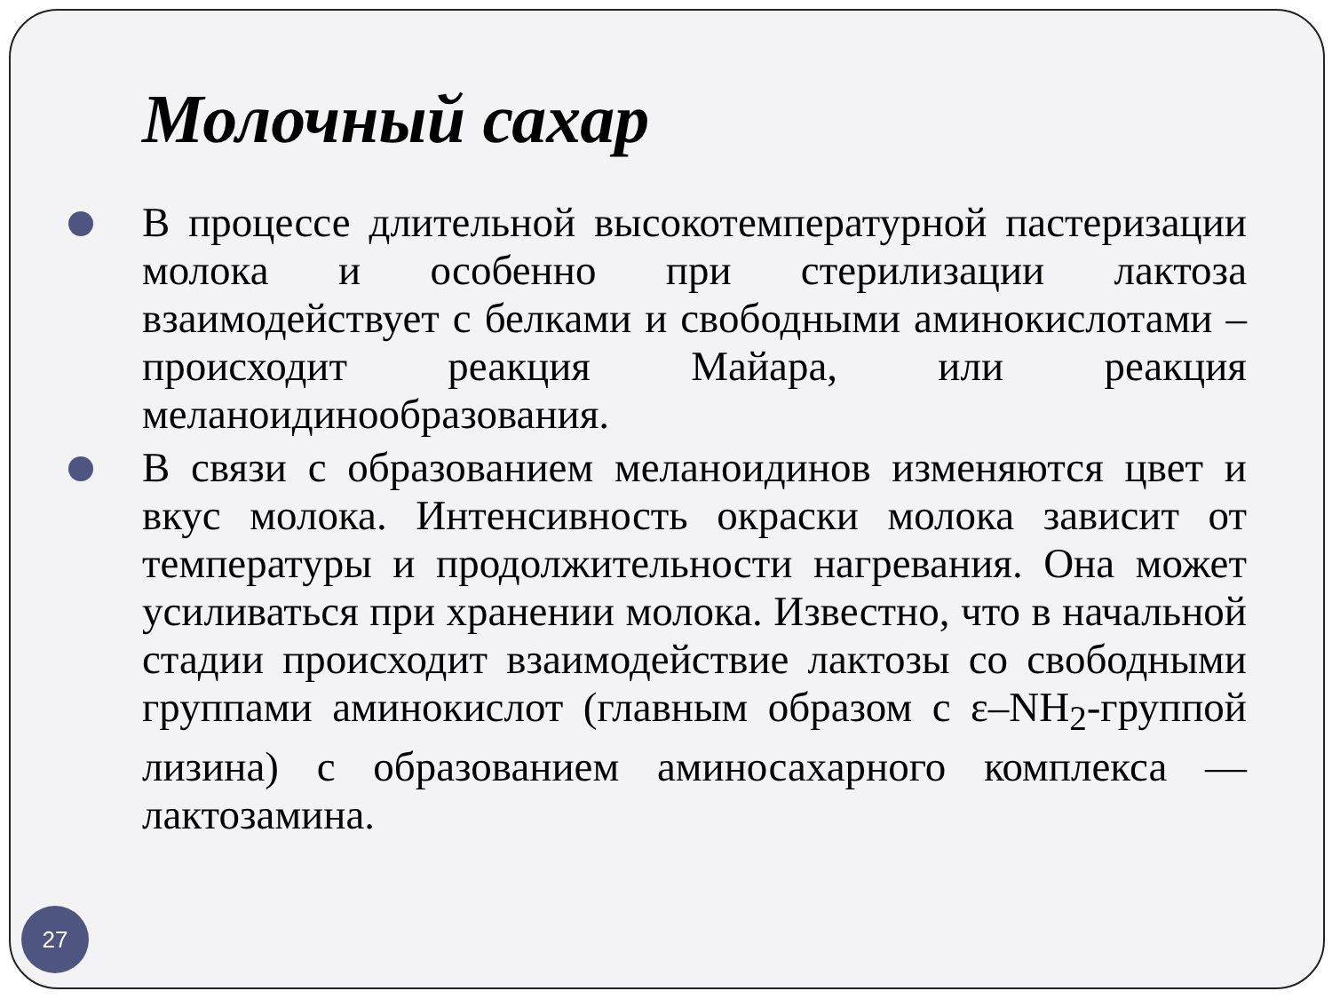Молочный сахар
В процессе длительной высокотемпературной пастеризации молока и особенно при стерилизации лактоза взаимодействует с белками и свободными аминокислотами – происходит реакция Майара, или реакция меланоидинообразования.
В связи с образованием меланоидинов изменяются цвет и вкус молока. Интенсивность окраски молока зависит от температуры и продолжительности нагревания. Она может усиливаться при хранении молока. Известно, что в начальной стадии происходит взаимодействие лактозы со свободными группами аминокислот (главным образом с ε–NH<sub>2</sub>-группой лизина) с образованием аминосахарного комплекса — лактозамина.
27